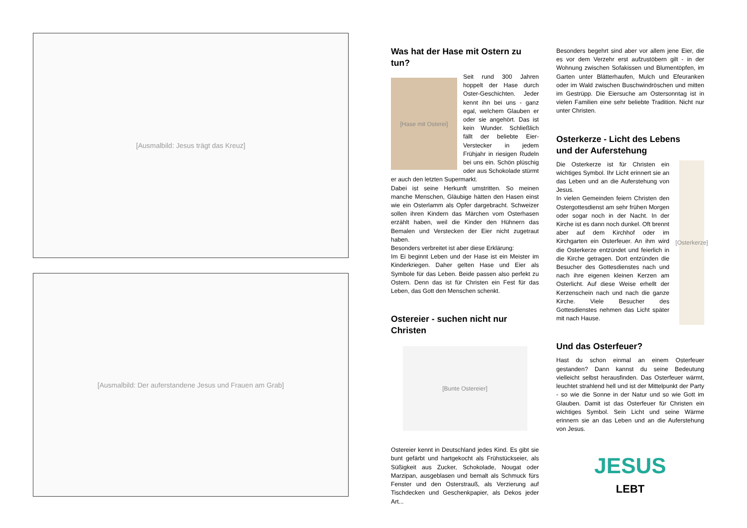[Ausmalbild: Jesus trägt das Kreuz]
[Ausmalbild: Der auferstandene Jesus und Frauen am Grab]
Was hat der Hase mit Ostern zu tun?
[Hase mit Osterei]
Seit rund 300 Jahren hoppelt der Hase durch Oster-Geschichten. Jeder kennt ihn bei uns - ganz egal, welchem Glauben er oder sie angehört. Das ist kein Wunder. Schließlich fällt der beliebte Eier-Verstecker in jedem Frühjahr in riesigen Rudeln bei uns ein. Schön plüschig oder aus Schokolade stürmt er auch den letzten Supermarkt.
Dabei ist seine Herkunft umstritten. So meinen manche Menschen, Gläubige hätten den Hasen einst wie ein Osterlamm als Opfer dargebracht. Schweizer sollen ihren Kindern das Märchen vom Osterhasen erzählt haben, weil die Kinder den Hühnern das Bemalen und Verstecken der Eier nicht zugetraut haben.
Besonders verbreitet ist aber diese Erklärung:
Im Ei beginnt Leben und der Hase ist ein Meister im Kinderkriegen. Daher gelten Hase und Eier als Symbole für das Leben. Beide passen also perfekt zu Ostern. Denn das ist für Christen ein Fest für das Leben, das Gott den Menschen schenkt.
Ostereier - suchen nicht nur Christen
[Bunte Ostereier]
Ostereier kennt in Deutschland jedes Kind. Es gibt sie bunt gefärbt und hartgekocht als Frühstückseier, als Süßigkeit aus Zucker, Schokolade, Nougat oder Marzipan, ausgeblasen und bemalt als Schmuck fürs Fenster und den Osterstrauß, als Verzierung auf Tischdecken und Geschenkpapier, als Dekos jeder Art...
Besonders begehrt sind aber vor allem jene Eier, die es vor dem Verzehr erst aufzustöbern gilt - in der Wohnung zwischen Sofakissen und Blumentöpfen, im Garten unter Blätterhaufen, Mulch und Efeuranken oder im Wald zwischen Buschwindröschen und mitten im Gestrüpp. Die Eiersuche am Ostersonntag ist in vielen Familien eine sehr beliebte Tradition. Nicht nur unter Christen.
Osterkerze - Licht des Lebens
und der Auferstehung
[Osterkerze]
Die Osterkerze ist für Christen ein wichtiges Symbol. Ihr Licht erinnert sie an das Leben und an die Auferstehung von Jesus.
In vielen Gemeinden feiern Christen den Ostergottesdienst am sehr frühen Morgen oder sogar noch in der Nacht. In der Kirche ist es dann noch dunkel. Oft brennt aber auf dem Kirchhof oder im Kirchgarten ein Osterfeuer. An ihm wird die Osterkerze entzündet und feierlich in die Kirche getragen. Dort entzünden die Besucher des Gottesdienstes nach und nach ihre eigenen kleinen Kerzen am Osterlicht. Auf diese Weise erhellt der Kerzenschein nach und nach die ganze Kirche. Viele Besucher des Gottesdienstes nehmen das Licht später mit nach Hause.
Und das Osterfeuer?
Hast du schon einmal an einem Osterfeuer gestanden? Dann kannst du seine Bedeutung vielleicht selbst herausfinden. Das Osterfeuer wärmt, leuchtet strahlend hell und ist der Mittelpunkt der Party - so wie die Sonne in der Natur und so wie Gott im Glauben. Damit ist das Osterfeuer für Christen ein wichtiges Symbol. Sein Licht und seine Wärme erinnern sie an das Leben und an die Auferstehung von Jesus.
JESUS
LEBT